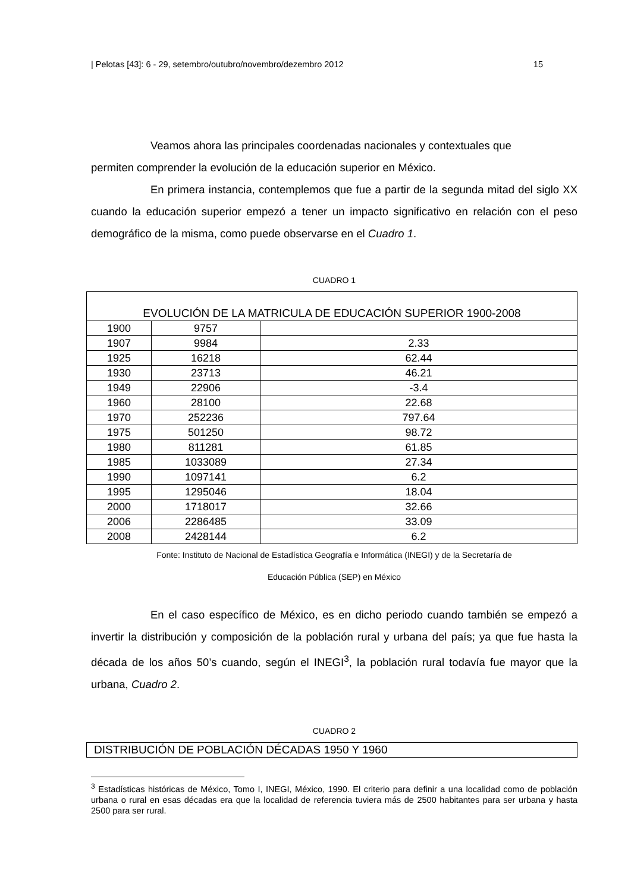| Pelotas [43]: 6 - 29, setembro/outubro/novembro/dezembro 2012 15
Veamos ahora las principales coordenadas nacionales y contextuales que
permiten comprender la evolución de la educación superior en México.
En primera instancia, contemplemos que fue a partir de la segunda mitad del siglo XX cuando la educación superior empezó a tener un impacto significativo en relación con el peso demográfico de la misma, como puede observarse en el Cuadro 1.
CUADRO 1
| EVOLUCIÓN DE LA MATRICULA DE EDUCACIÓN SUPERIOR 1900-2008 | | |
| 1900 | 9757 | |
| 1907 | 9984 | 2.33 |
| 1925 | 16218 | 62.44 |
| 1930 | 23713 | 46.21 |
| 1949 | 22906 | -3.4 |
| 1960 | 28100 | 22.68 |
| 1970 | 252236 | 797.64 |
| 1975 | 501250 | 98.72 |
| 1980 | 811281 | 61.85 |
| 1985 | 1033089 | 27.34 |
| 1990 | 1097141 | 6.2 |
| 1995 | 1295046 | 18.04 |
| 2000 | 1718017 | 32.66 |
| 2006 | 2286485 | 33.09 |
| 2008 | 2428144 | 6.2 |
Fonte: Instituto de Nacional de Estadística Geografía e Informática (INEGI) y de la Secretaría de
Educación Pública (SEP) en México
En el caso específico de México, es en dicho periodo cuando también se empezó a invertir la distribución y composición de la población rural y urbana del país; ya que fue hasta la década de los años 50’s cuando, según el INEGI<sup>3</sup>, la población rural todavía fue mayor que la urbana, Cuadro 2.
CUADRO 2
| DISTRIBUCIÓN DE POBLACIÓN DÉCADAS 1950 Y 1960 |
<sup>3</sup> Estadísticas históricas de México, Tomo I, INEGI, México, 1990. El criterio para definir a una localidad como de población urbana o rural en esas décadas era que la localidad de referencia tuviera más de 2500 habitantes para ser urbana y hasta 2500 para ser rural.